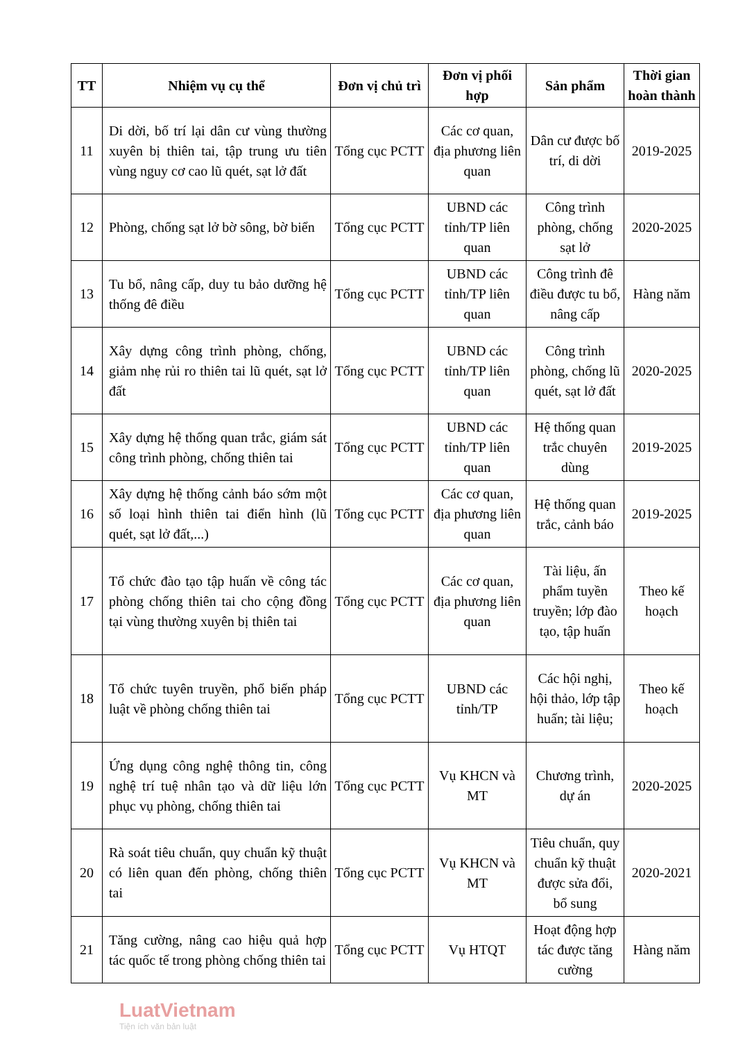| TT | Nhiệm vụ cụ thể | Đơn vị chủ trì | Đơn vị phối hợp | Sản phẩm | Thời gian hoàn thành |
| --- | --- | --- | --- | --- | --- |
| 11 | Di dời, bố trí lại dân cư vùng thường xuyên bị thiên tai, tập trung ưu tiên vùng nguy cơ cao lũ quét, sạt lở đất | Tổng cục PCTT | Các cơ quan, địa phương liên quan | Dân cư được bố trí, di dời | 2019-2025 |
| 12 | Phòng, chống sạt lở bờ sông, bờ biển | Tổng cục PCTT | UBND các tỉnh/TP liên quan | Công trình phòng, chống sạt lở | 2020-2025 |
| 13 | Tu bổ, nâng cấp, duy tu bảo dưỡng hệ thống đê điều | Tổng cục PCTT | UBND các tỉnh/TP liên quan | Công trình đê điều được tu bổ, nâng cấp | Hàng năm |
| 14 | Xây dựng công trình phòng, chống, giảm nhẹ rủi ro thiên tai lũ quét, sạt lở đất | Tổng cục PCTT | UBND các tỉnh/TP liên quan | Công trình phòng, chống lũ quét, sạt lở đất | 2020-2025 |
| 15 | Xây dựng hệ thống quan trắc, giám sát công trình phòng, chống thiên tai | Tổng cục PCTT | UBND các tỉnh/TP liên quan | Hệ thống quan trắc chuyên dùng | 2019-2025 |
| 16 | Xây dựng hệ thống cảnh báo sớm một số loại hình thiên tai điển hình (lũ quét, sạt lở đất,...) | Tổng cục PCTT | Các cơ quan, địa phương liên quan | Hệ thống quan trắc, cảnh báo | 2019-2025 |
| 17 | Tổ chức đào tạo tập huấn về công tác phòng chống thiên tai cho cộng đồng tại vùng thường xuyên bị thiên tai | Tổng cục PCTT | Các cơ quan, địa phương liên quan | Tài liệu, ấn phẩm tuyền truyền; lớp đào tạo, tập huấn | Theo kế hoạch |
| 18 | Tổ chức tuyên truyền, phổ biến pháp luật về phòng chống thiên tai | Tổng cục PCTT | UBND các tỉnh/TP | Các hội nghị, hội thảo, lớp tập huấn; tài liệu; | Theo kế hoạch |
| 19 | Ứng dụng công nghệ thông tin, công nghệ trí tuệ nhân tạo và dữ liệu lớn phục vụ phòng, chống thiên tai | Tổng cục PCTT | Vụ KHCN và MT | Chương trình, dự án | 2020-2025 |
| 20 | Rà soát tiêu chuẩn, quy chuẩn kỹ thuật có liên quan đến phòng, chống thiên tai | Tổng cục PCTT | Vụ KHCN và MT | Tiêu chuẩn, quy chuẩn kỹ thuật được sửa đổi, bổ sung | 2020-2021 |
| 21 | Tăng cường, nâng cao hiệu quả hợp tác quốc tế trong phòng chống thiên tai | Tổng cục PCTT | Vụ HTQT | Hoạt động hợp tác được tăng cường | Hàng năm |
LuatVietnam
Tiện ích văn bản luật